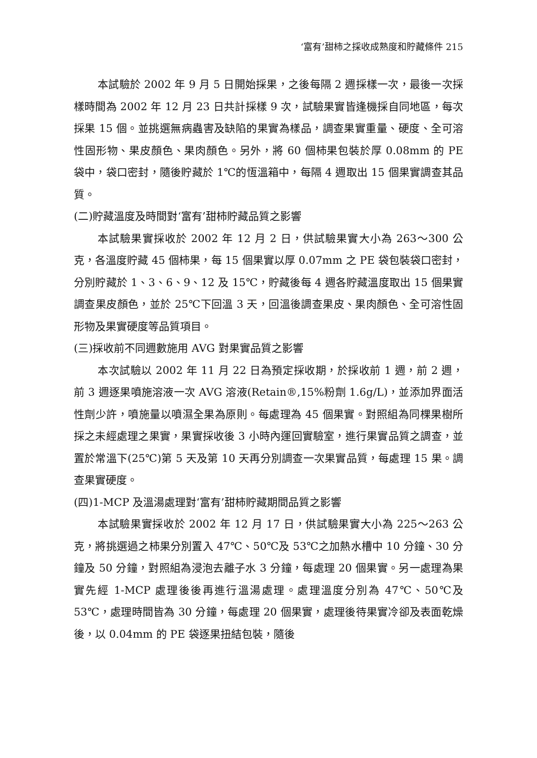‘富有’甜柿之採收成熟度和貯藏條件 215
本試驗於 2002 年 9 月 5 日開始採果，之後每隔 2 週採樣一次，最後一次採樣時間為 2002 年 12 月 23 日共計採樣 9 次，試驗果實皆逢機採自同地區，每次採果 15 個。並挑選無病蟲害及缺陷的果實為樣品，調查果實重量、硬度、全可溶性固形物、果皮顏色、果肉顏色。另外，將 60 個柿果包裝於厚 0.08mm 的 PE 袋中，袋口密封，隨後貯藏於 1℃的恆溫箱中，每隔 4 週取出 15 個果實調查其品質。
(二)貯藏溫度及時間對‘富有’甜柿貯藏品質之影響
本試驗果實採收於 2002 年 12 月 2 日，供試驗果實大小為 263～300 公克，各溫度貯藏 45 個柿果，每 15 個果實以厚 0.07mm 之 PE 袋包裝袋口密封，分別貯藏於 1、3、6、9、12 及 15℃，貯藏後每 4 週各貯藏溫度取出 15 個果實調查果皮顏色，並於 25℃下回溫 3 天，回溫後調查果皮、果肉顏色、全可溶性固形物及果實硬度等品質項目。
(三)採收前不同週數施用 AVG 對果實品質之影響
本次試驗以 2002 年 11 月 22 日為預定採收期，於採收前 1 週，前 2 週，前 3 週逐果噴施溶液一次 AVG 溶液(Retain®,15%粉劑 1.6g/L)，並添加界面活性劑少許，噴施量以噴濕全果為原則。每處理為 45 個果實。對照組為同棵果樹所採之未經處理之果實，果實採收後 3 小時內運回實驗室，進行果實品質之調查，並置於常溫下(25℃)第 5 天及第 10 天再分別調查一次果實品質，每處理 15 果。調查果實硬度。
(四)1-MCP 及溫湯處理對‘富有’甜柿貯藏期間品質之影響
本試驗果實採收於 2002 年 12 月 17 日，供試驗果實大小為 225～263 公克，將挑選過之柿果分別置入 47℃、50℃及 53℃之加熱水槽中 10 分鐘、30 分鐘及 50 分鐘，對照組為浸泡去離子水 3 分鐘，每處理 20 個果實。另一處理為果實先經 1-MCP 處理後後再進行溫湯處理。處理溫度分別為 47℃、50℃及 53℃，處理時間皆為 30 分鐘，每處理 20 個果實，處理後待果實冷卻及表面乾燥後，以 0.04mm 的 PE 袋逐果扭結包裝，隨後